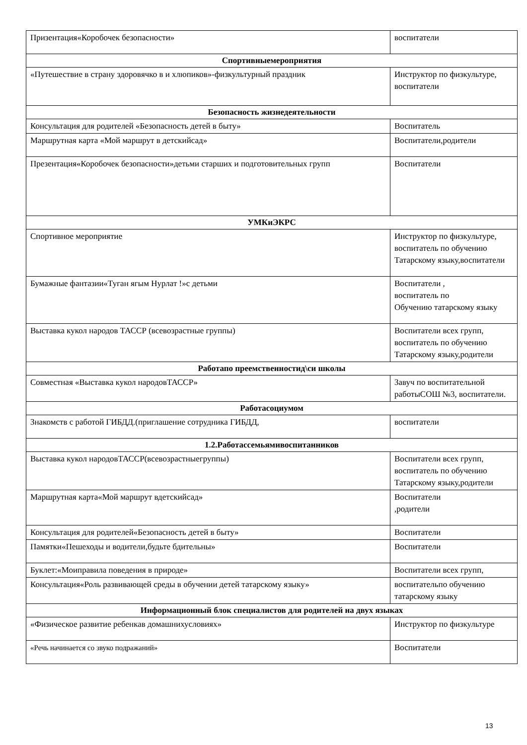| Призентация«Коробочек безопасности» | воспитатели |
| Спортивныемероприятия | |
| «Путешествие в страну здоровячко в и хлюпиков»-физкультурный праздник | Инструктор по физкультуре, воспитатели |
| Безопасность жизнедеятельности | |
| Консультация для родителей «Безопасность детей в быту» | Воспитатель |
| Маршрутная карта «Мой маршрут в детскийсад» | Воспитатели,родители |
| Презентация«Коробочек безопасности»детьми старших и подготовительных групп | Воспитатели |
| УМКиЭКРС | |
| Спортивное мероприятие | Инструктор по физкультуре, воспитатель по обучению Татарскому языку,воспитатели |
| Бумажные фантазии«Туган ягым Нурлат !»с детьми | Воспитатели , воспитатель по Обучению татарскому языку |
| Выставка кукол народов ТАССР (всевозрастные группы) | Воспитатели всех групп, воспитатель по обучению Татарскому языку,родители |
| Работапо преемственностид\си школы | |
| Совместная «Выставка кукол народовТАССР» | Завуч по воспитательной работыСОШ №3, воспитатели. |
| Работасоциумом | |
| Знакомств с работой ГИБДД.(приглашение сотрудника ГИБДД, | воспитатели |
| 1.2.Работассемьямивоспитанников | |
| Выставка кукол народовТАССР(всевозрастныегруппы) | Воспитатели всех групп, воспитатель по обучению Татарскому языку,родители |
| Маршрутная карта«Мой маршрут вдетскийсад» | Воспитатели ,родители |
| Консультация для родителей«Безопасность детей в быту» | Воспитатели |
| Памятки«Пешеходы и водители,будьте бдительны» | Воспитатели |
| Буклет:«Моиправила поведения в природе» | Воспитатели всех групп, |
| Консультация«Роль развивающей среды в обучении детей татарскому языку» | воспитательпо обучению татарскому языку |
| Информационный блок специалистов для родителей на двух языках | |
| «Физическое развитие ребенкав домашнихусловиях» | Инструктор по физкультуре |
| «Речь начинается со звуко подражаний» | Воспитатели |
13